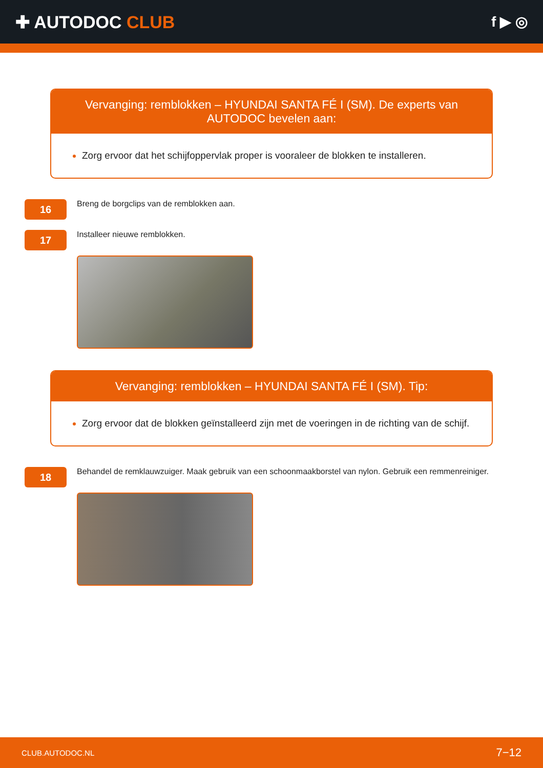✚ AUTODOC CLUB
f ▶ ◎
Vervanging: remblokken – HYUNDAI SANTA FÉ I (SM). De experts van AUTODOC bevelen aan:
Zorg ervoor dat het schijfoppervlak proper is vooraleer de blokken te installeren.
16
Breng de borgclips van de remblokken aan.
17
Installeer nieuwe remblokken.
Vervanging: remblokken – HYUNDAI SANTA FÉ I (SM). Tip:
Zorg ervoor dat de blokken geïnstalleerd zijn met de voeringen in de richting van de schijf.
18
Behandel de remklauwzuiger. Maak gebruik van een schoonmaakborstel van nylon. Gebruik een remmenreiniger.
CLUB.AUTODOC.NL 7−12